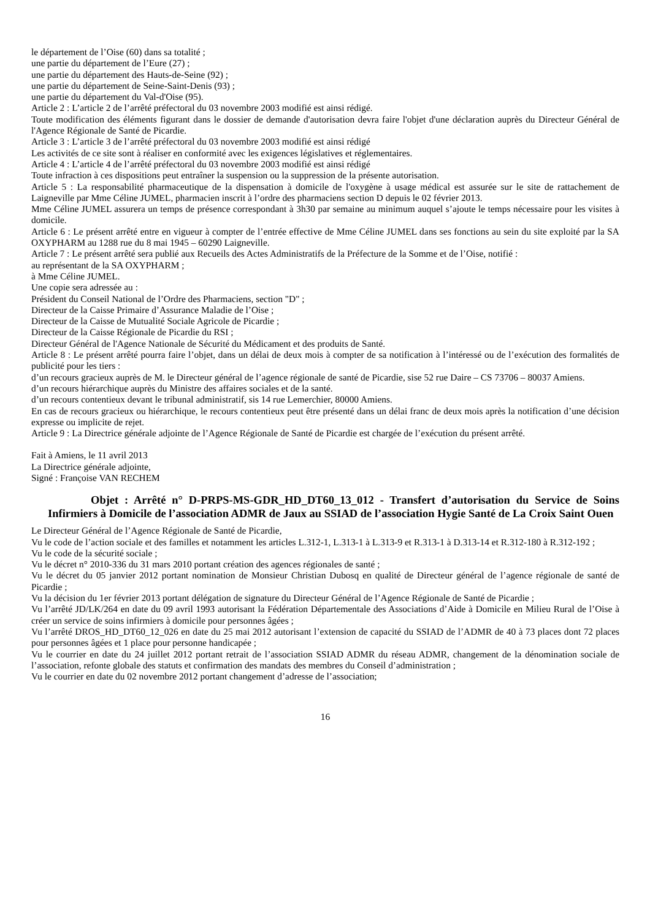le département de l’Oise (60) dans sa totalité ;
une partie du département de l’Eure (27) ;
une partie du département des Hauts-de-Seine (92) ;
une partie du département de Seine-Saint-Denis (93) ;
une partie du département du Val-d'Oise (95).
Article 2 : L’article 2 de l’arrêté préfectoral du 03 novembre 2003 modifié est ainsi rédigé.
Toute modification des éléments figurant dans le dossier de demande d'autorisation devra faire l'objet d'une déclaration auprès du Directeur Général de l'Agence Régionale de Santé de Picardie.
Article 3 : L’article 3 de l’arrêté préfectoral du 03 novembre 2003 modifié est ainsi rédigé
Les activités de ce site sont à réaliser en conformité avec les exigences législatives et réglementaires.
Article 4 : L’article 4 de l’arrêté préfectoral du 03 novembre 2003 modifié est ainsi rédigé
Toute infraction à ces dispositions peut entraîner la suspension ou la suppression de la présente autorisation.
Article 5 : La responsabilité pharmaceutique de la dispensation à domicile de l'oxygène à usage médical est assurée sur le site de rattachement de Laigneville par Mme Céline JUMEL, pharmacien inscrit à l’ordre des pharmaciens section D depuis le 02 février 2013.
Mme Céline JUMEL assurera un temps de présence correspondant à 3h30 par semaine au minimum auquel s’ajoute le temps nécessaire pour les visites à domicile.
Article 6 : Le présent arrêté entre en vigueur à compter de l’entrée effective de Mme Céline JUMEL dans ses fonctions au sein du site exploité par la SA OXYPHARM au 1288 rue du 8 mai 1945 – 60290 Laigneville.
Article 7 : Le présent arrêté sera publié aux Recueils des Actes Administratifs de la Préfecture de la Somme et de l’Oise, notifié :
au représentant de la SA OXYPHARM ;
à Mme Céline JUMEL.
Une copie sera adressée au :
Président du Conseil National de l’Ordre des Pharmaciens, section "D" ;
Directeur de la Caisse Primaire d’Assurance Maladie de l’Oise ;
Directeur de la Caisse de Mutualité Sociale Agricole de Picardie ;
Directeur de la Caisse Régionale de Picardie du RSI ;
Directeur Général de l'Agence Nationale de Sécurité du Médicament et des produits de Santé.
Article 8 : Le présent arrêté pourra faire l’objet, dans un délai de deux mois à compter de sa notification à l’intéressé ou de l’exécution des formalités de publicité pour les tiers :
d’un recours gracieux auprès de M. le Directeur général de l’agence régionale de santé de Picardie, sise 52 rue Daire – CS 73706 – 80037 Amiens.
d’un recours hiérarchique auprès du Ministre des affaires sociales et de la santé.
d’un recours contentieux devant le tribunal administratif, sis 14 rue Lemerchier, 80000 Amiens.
En cas de recours gracieux ou hiérarchique, le recours contentieux peut être présenté dans un délai franc de deux mois après la notification d’une décision expresse ou implicite de rejet.
Article 9 : La Directrice générale adjointe de l’Agence Régionale de Santé de Picardie est chargée de l’exécution du présent arrêté.
Fait à Amiens, le 11 avril 2013
La Directrice générale adjointe,
Signé : Françoise VAN RECHEM
Objet : Arrêté n° D-PRPS-MS-GDR_HD_DT60_13_012 - Transfert d’autorisation du Service de Soins Infirmiers à Domicile de l’association ADMR de Jaux au SSIAD de l’association Hygie Santé de La Croix Saint Ouen
Le Directeur Général de l’Agence Régionale de Santé de Picardie,
Vu le code de l’action sociale et des familles et notamment les articles L.312-1, L.313-1 à L.313-9 et R.313-1 à D.313-14 et R.312-180 à R.312-192 ;
Vu le code de la sécurité sociale ;
Vu le décret n° 2010-336 du 31 mars 2010 portant création des agences régionales de santé ;
Vu le décret du 05 janvier 2012 portant nomination de Monsieur Christian Dubosq en qualité de Directeur général de l’agence régionale de santé de Picardie ;
Vu la décision du 1er février 2013 portant délégation de signature du Directeur Général de l’Agence Régionale de Santé de Picardie ;
Vu l’arrêté JD/LK/264 en date du 09 avril 1993 autorisant la Fédération Départementale des Associations d’Aide à Domicile en Milieu Rural de l’Oise à créer un service de soins infirmiers à domicile pour personnes âgées ;
Vu l’arrêté DROS_HD_DT60_12_026 en date du 25 mai 2012 autorisant l’extension de capacité du SSIAD de l’ADMR de 40 à 73 places dont 72 places pour personnes âgées et 1 place pour personne handicapée ;
Vu le courrier en date du 24 juillet 2012 portant retrait de l’association SSIAD ADMR du réseau ADMR, changement de la dénomination sociale de l’association, refonte globale des statuts et confirmation des mandats des membres du Conseil d’administration ;
Vu le courrier en date du 02 novembre 2012 portant changement d’adresse de l’association;
16